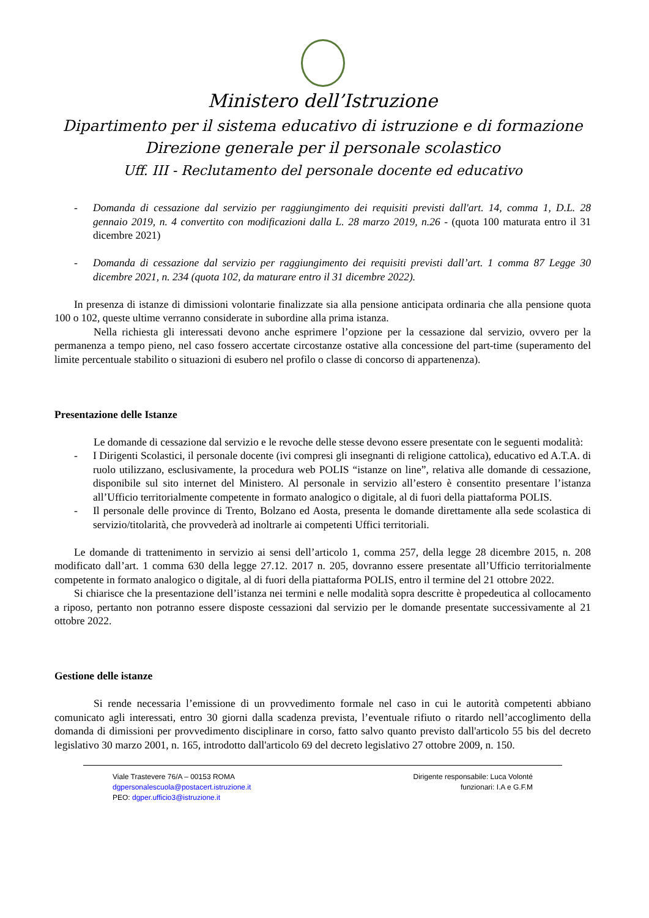Ministero dell’Istruzione
Dipartimento per il sistema educativo di istruzione e di formazione
Direzione generale per il personale scolastico
Uff. III - Reclutamento del personale docente ed educativo
- Domanda di cessazione dal servizio per raggiungimento dei requisiti previsti dall'art. 14, comma 1, D.L. 28 gennaio 2019, n. 4 convertito con modificazioni dalla L. 28 marzo 2019, n.26 - (quota 100 maturata entro il 31 dicembre 2021)
- Domanda di cessazione dal servizio per raggiungimento dei requisiti previsti dall’art. 1 comma 87 Legge 30 dicembre 2021, n. 234 (quota 102, da maturare entro il 31 dicembre 2022).
In presenza di istanze di dimissioni volontarie finalizzate sia alla pensione anticipata ordinaria che alla pensione quota 100 o 102, queste ultime verranno considerate in subordine alla prima istanza.
Nella richiesta gli interessati devono anche esprimere l’opzione per la cessazione dal servizio, ovvero per la permanenza a tempo pieno, nel caso fossero accertate circostanze ostative alla concessione del part-time (superamento del limite percentuale stabilito o situazioni di esubero nel profilo o classe di concorso di appartenenza).
Presentazione delle Istanze
Le domande di cessazione dal servizio e le revoche delle stesse devono essere presentate con le seguenti modalità:
- I Dirigenti Scolastici, il personale docente (ivi compresi gli insegnanti di religione cattolica), educativo ed A.T.A. di ruolo utilizzano, esclusivamente, la procedura web POLIS “istanze on line”, relativa alle domande di cessazione, disponibile sul sito internet del Ministero. Al personale in servizio all’estero è consentito presentare l’istanza all’Ufficio territorialmente competente in formato analogico o digitale, al di fuori della piattaforma POLIS.
- Il personale delle province di Trento, Bolzano ed Aosta, presenta le domande direttamente alla sede scolastica di servizio/titolarità, che provvederà ad inoltrarle ai competenti Uffici territoriali.
Le domande di trattenimento in servizio ai sensi dell’articolo 1, comma 257, della legge 28 dicembre 2015, n. 208 modificato dall’art. 1 comma 630 della legge 27.12. 2017 n. 205, dovranno essere presentate all’Ufficio territorialmente competente in formato analogico o digitale, al di fuori della piattaforma POLIS, entro il termine del 21 ottobre 2022.
Si chiarisce che la presentazione dell’istanza nei termini e nelle modalità sopra descritte è propedeutica al collocamento a riposo, pertanto non potranno essere disposte cessazioni dal servizio per le domande presentate successivamente al 21 ottobre 2022.
Gestione delle istanze
Si rende necessaria l’emissione di un provvedimento formale nel caso in cui le autorità competenti abbiano comunicato agli interessati, entro 30 giorni dalla scadenza prevista, l’eventuale rifiuto o ritardo nell’accoglimento della domanda di dimissioni per provvedimento disciplinare in corso, fatto salvo quanto previsto dall'articolo 55 bis del decreto legislativo 30 marzo 2001, n. 165, introdotto dall'articolo 69 del decreto legislativo 27 ottobre 2009, n. 150.
Viale Trastevere 76/A – 00153 ROMA
dgpersonalescuola@postacert.istruzione.it
PEO: dgper.ufficio3@istruzione.it
Dirigente responsabile: Luca Volonté
funzionari: I.A e G.F.M